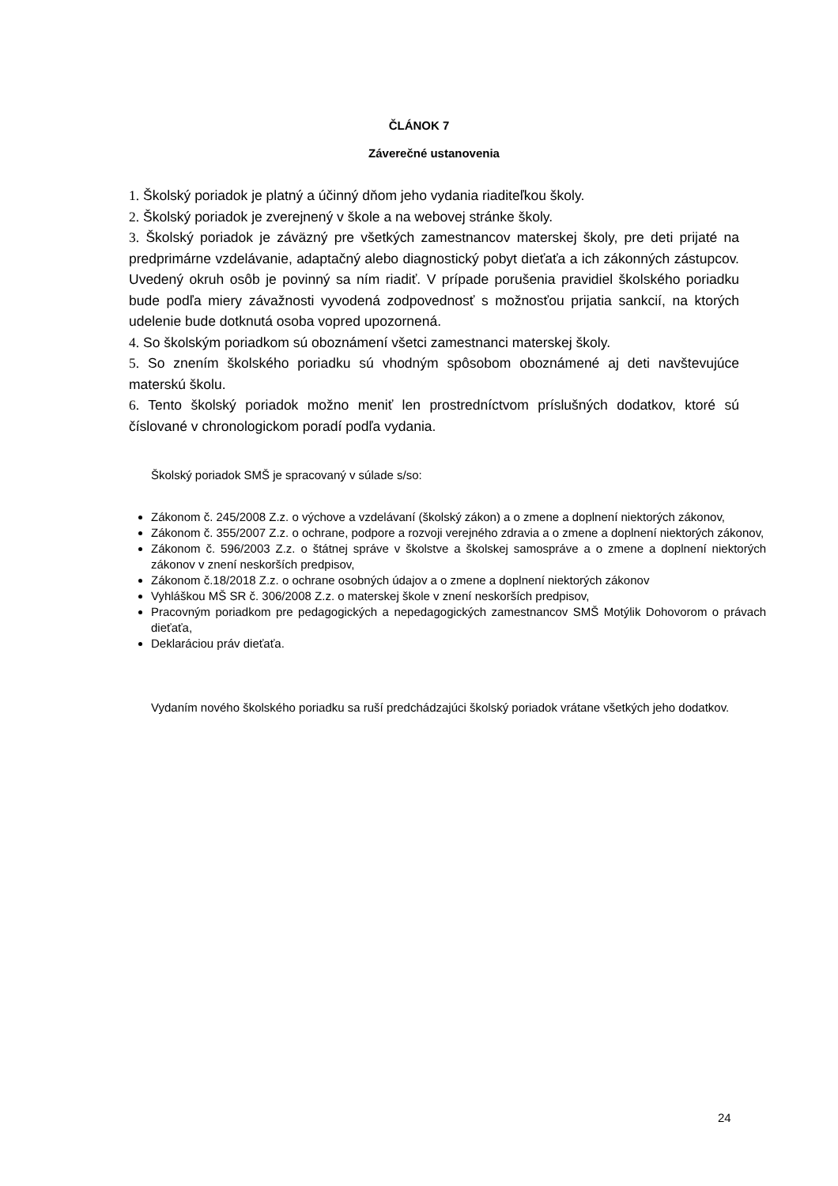ČLÁNOK 7
Záverečné ustanovenia
1. Školský poriadok je platný a účinný dňom jeho vydania riaditeľkou školy.
2. Školský poriadok je zverejnený v škole a na webovej stránke školy.
3. Školský poriadok je záväzný pre všetkých zamestnancov materskej školy, pre deti prijaté na predprimárne vzdelávanie, adaptačný alebo diagnostický pobyt dieťaťa a ich zákonných zástupcov. Uvedený okruh osôb je povinný sa ním riadiť. V prípade porušenia pravidiel školského poriadku bude podľa miery závažnosti vyvodená zodpovednosť s možnosťou prijatia sankcií, na ktorých udelenie bude dotknutá osoba vopred upozornená.
4. So školským poriadkom sú oboznámení všetci zamestnanci materskej školy.
5. So znením školského poriadku sú vhodným spôsobom oboznámené aj deti navštevujúce materskú školu.
6. Tento školský poriadok možno meniť len prostredníctvom príslušných dodatkov, ktoré sú číslované v chronologickom poradí podľa vydania.
Školský poriadok SMŠ je spracovaný v súlade s/so:
Zákonom č. 245/2008 Z.z. o výchove a vzdelávaní (školský zákon) a o zmene a doplnení niektorých zákonov,
Zákonom č. 355/2007 Z.z. o ochrane, podpore a rozvoji verejného zdravia a o zmene a doplnení niektorých zákonov,
Zákonom č. 596/2003 Z.z. o štátnej správe v školstve a školskej samospráve a o zmene a doplnení niektorých zákonov v znení neskorších predpisov,
Zákonom č.18/2018 Z.z. o ochrane osobných údajov a o zmene a doplnení niektorých zákonov
Vyhláškou MŠ SR č. 306/2008 Z.z. o materskej škole v znení neskorších predpisov,
Pracovným poriadkom pre pedagogických a nepedagogických zamestnancov SMŠ Motýlik Dohovorom o právach dieťaťa,
Deklaráciou práv dieťaťa.
Vydaním nového školského poriadku sa ruší predchádzajúci školský poriadok vrátane všetkých jeho dodatkov.
24